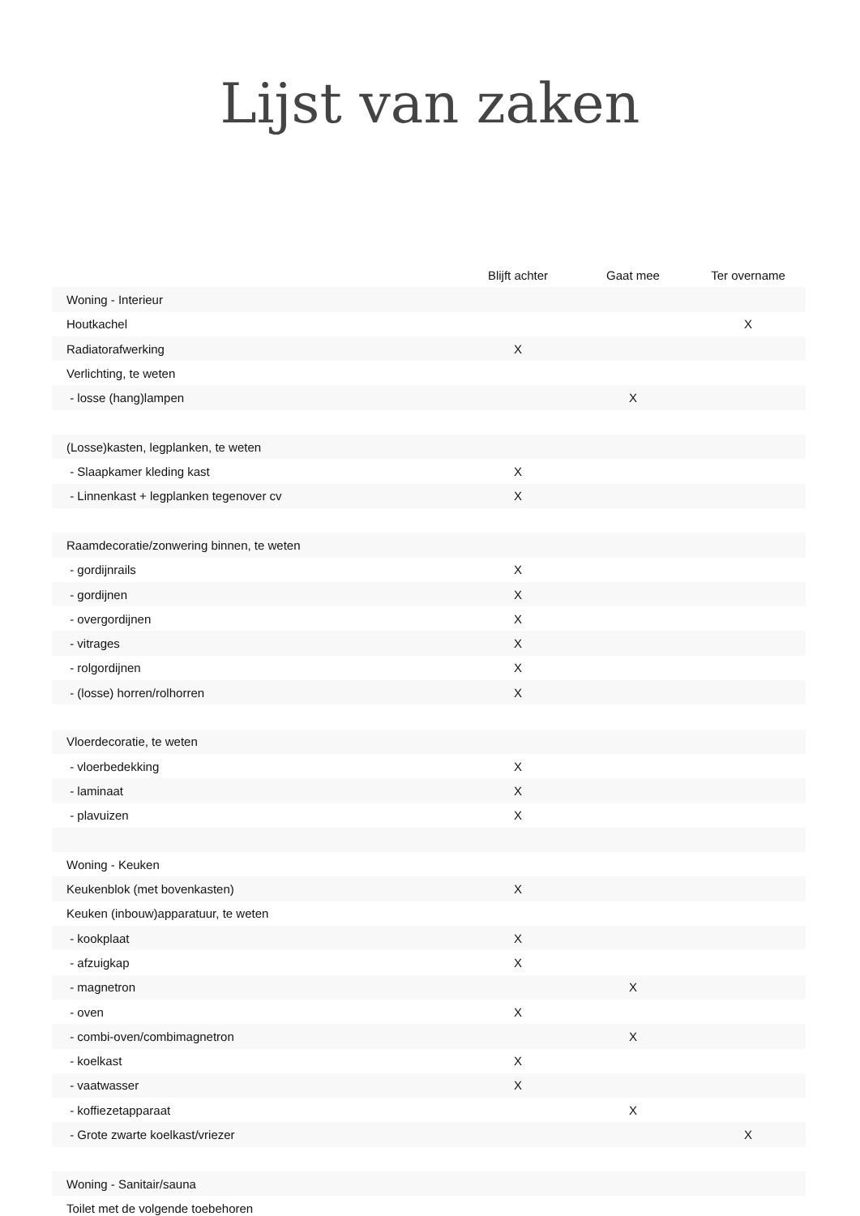Lijst van zaken
| | Blijft achter | Gaat mee | Ter overname |
| --- | --- | --- | --- |
| Woning - Interieur | | | |
| Houtkachel | | | X |
| Radiatorafwerking | X | | |
| Verlichting, te weten | | | |
| - losse (hang)lampen | | X | |
| (Losse)kasten, legplanken, te weten | | | |
| - Slaapkamer kleding kast | X | | |
| - Linnenkast + legplanken tegenover cv | X | | |
| Raamdecoratie/zonwering binnen, te weten | | | |
| - gordijnrails | X | | |
| - gordijnen | X | | |
| - overgordijnen | X | | |
| - vitrages | X | | |
| - rolgordijnen | X | | |
| - (losse) horren/rolhorren | X | | |
| Vloerdecoratie, te weten | | | |
| - vloerbedekking | X | | |
| - laminaat | X | | |
| - plavuizen | X | | |
| Woning - Keuken | | | |
| Keukenblok (met bovenkasten) | X | | |
| Keuken (inbouw)apparatuur, te weten | | | |
| - kookplaat | X | | |
| - afzuigkap | X | | |
| - magnetron | | X | |
| - oven | X | | |
| - combi-oven/combimagnetron | | X | |
| - koelkast | X | | |
| - vaatwasser | X | | |
| - koffiezetapparaat | | X | |
| - Grote zwarte koelkast/vriezer | | | X |
| Woning - Sanitair/sauna | | | |
| Toilet met de volgende toebehoren | | | |